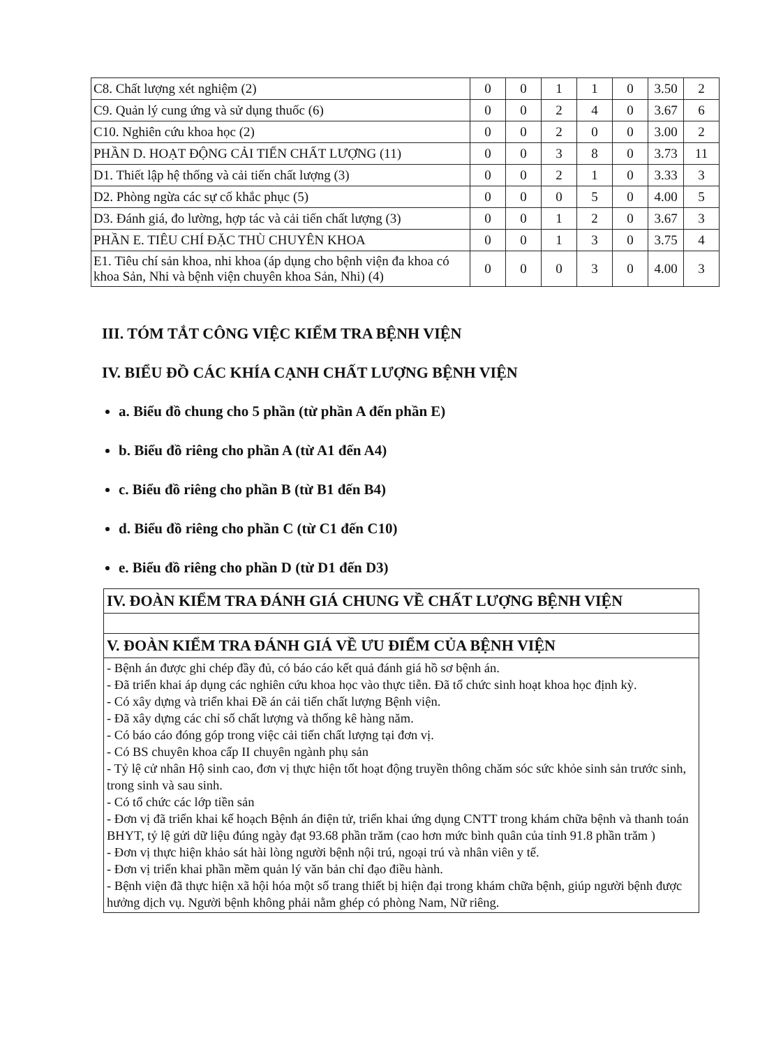| C8. Chất lượng xét nghiệm (2) | 0 | 0 | 1 | 1 | 0 | 3.50 | 2 |
| C9. Quản lý cung ứng và sử dụng thuốc (6) | 0 | 0 | 2 | 4 | 0 | 3.67 | 6 |
| C10. Nghiên cứu khoa học (2) | 0 | 0 | 2 | 0 | 0 | 3.00 | 2 |
| PHẦN D. HOẠT ĐỘNG CẢI TIẾN CHẤT LƯỢNG (11) | 0 | 0 | 3 | 8 | 0 | 3.73 | 11 |
| D1. Thiết lập hệ thống và cải tiến chất lượng (3) | 0 | 0 | 2 | 1 | 0 | 3.33 | 3 |
| D2. Phòng ngừa các sự cố khắc phục (5) | 0 | 0 | 0 | 5 | 0 | 4.00 | 5 |
| D3. Đánh giá, đo lường, hợp tác và cải tiến chất lượng (3) | 0 | 0 | 1 | 2 | 0 | 3.67 | 3 |
| PHẦN E. TIÊU CHÍ ĐẶC THÙ CHUYÊN KHOA | 0 | 0 | 1 | 3 | 0 | 3.75 | 4 |
| E1. Tiêu chí sản khoa, nhi khoa (áp dụng cho bệnh viện đa khoa có khoa Sản, Nhi và bệnh viện chuyên khoa Sản, Nhi) (4) | 0 | 0 | 0 | 3 | 0 | 4.00 | 3 |
III. TÓM TẮT CÔNG VIỆC KIỂM TRA BỆNH VIỆN
IV. BIỂU ĐỒ CÁC KHÍA CẠNH CHẤT LƯỢNG BỆNH VIỆN
a. Biểu đồ chung cho 5 phần (từ phần A đến phần E)
b. Biểu đồ riêng cho phần A (từ A1 đến A4)
c. Biểu đồ riêng cho phần B (từ B1 đến B4)
d. Biểu đồ riêng cho phần C (từ C1 đến C10)
e. Biểu đồ riêng cho phần D (từ D1 đến D3)
| IV. ĐOÀN KIỂM TRA ĐÁNH GIÁ CHUNG VỀ CHẤT LƯỢNG BỆNH VIỆN |
| --- |
| V. ĐOÀN KIỂM TRA ĐÁNH GIÁ VỀ ƯU ĐIỂM CỦA BỆNH VIỆN |
| - Bệnh án được ghi chép đầy đủ, có báo cáo kết quả đánh giá hồ sơ bệnh án. - Đã triển khai áp dụng các nghiên cứu khoa học vào thực tiễn. Đã tổ chức sinh hoạt khoa học định kỳ. - Có xây dựng và triển khai Đề án cải tiến chất lượng Bệnh viện. - Đã xây dựng các chỉ số chất lượng và thống kê hàng năm. - Có báo cáo đóng góp trong việc cải tiến chất lượng tại đơn vị. - Có BS chuyên khoa cấp II chuyên ngành phụ sản - Tỷ lệ cử nhân Hộ sinh cao, đơn vị thực hiện tốt hoạt động truyền thông chăm sóc sức khỏe sinh sản trước sinh, trong sinh và sau sinh. - Có tổ chức các lớp tiền sản - Đơn vị đã triển khai kế hoạch Bệnh án điện tử, triển khai ứng dụng CNTT trong khám chữa bệnh và thanh toán BHYT, tỷ lệ gửi dữ liệu đúng ngày đạt 93.68 phần trăm (cao hơn mức bình quân của tỉnh 91.8 phần trăm ) - Đơn vị thực hiện khảo sát hài lòng người bệnh nội trú, ngoại trú và nhân viên y tế. - Đơn vị triển khai phần mềm quản lý văn bản chỉ đạo điều hành. - Bệnh viện đã thực hiện xã hội hóa một số trang thiết bị hiện đại trong khám chữa bệnh, giúp người bệnh được hưởng dịch vụ. Người bệnh không phải nằm ghép có phòng Nam, Nữ riêng. |